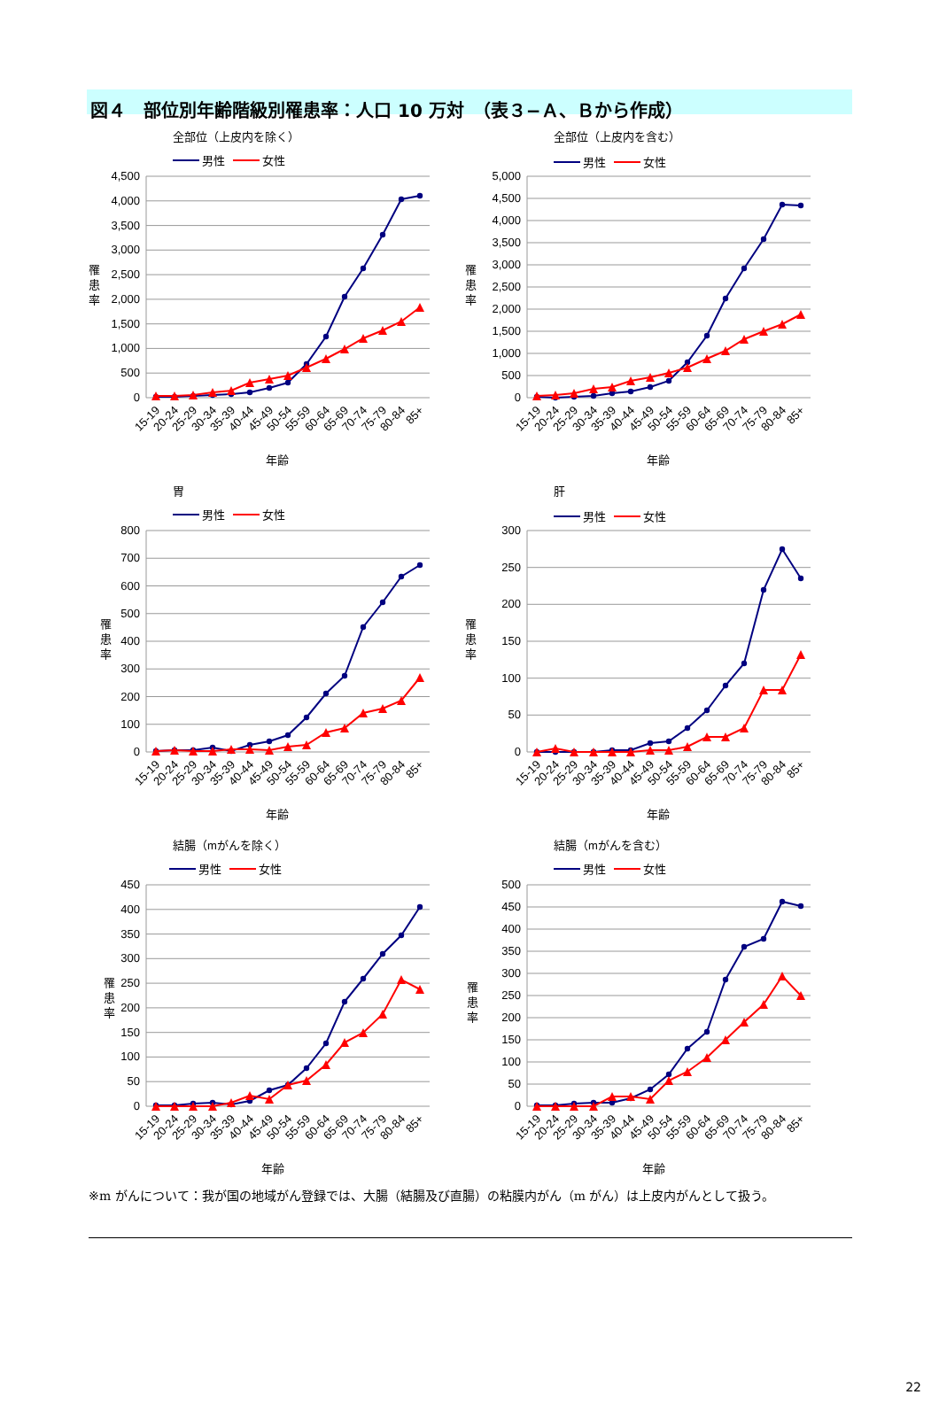図４　部位別年齢階級別罹患率：人口 10 万対　（表３−Ａ、Ｂから作成）
全部位（上皮内を除く）
男性
女性
4,500
4,000
3,500
3,000
2,500
2,000
1,500
1,000
500
0
罹
患
率
15-19
20-24
25-29
30-34
35-39
40-44
45-49
50-54
55-59
60-64
65-69
70-74
75-79
80-84
85+
年齢
全部位（上皮内を含む）
男性
女性
5,000
4,500
4,000
3,500
3,000
2,500
2,000
1,500
1,000
500
0
罹
患
率
15-19
20-24
25-29
30-34
35-39
40-44
45-49
50-54
55-59
60-64
65-69
70-74
75-79
80-84
85+
年齢
胃
男性
女性
800
700
600
500
400
300
200
100
0
罹
患
率
15-19
20-24
25-29
30-34
35-39
40-44
45-49
50-54
55-59
60-64
65-69
70-74
75-79
80-84
85+
年齢
肝
男性
女性
300
250
200
150
100
50
0
罹
患
率
15-19
20-24
25-29
30-34
35-39
40-44
45-49
50-54
55-59
60-64
65-69
70-74
75-79
80-84
85+
年齢
結腸（mがんを除く）
男性
女性
450
400
350
300
250
200
150
100
50
0
罹
患
率
15-19
20-24
25-29
30-34
35-39
40-44
45-49
50-54
55-59
60-64
65-69
70-74
75-79
80-84
85+
年齢
結腸（mがんを含む）
男性
女性
500
450
400
350
300
250
200
150
100
50
0
罹
患
率
15-19
20-24
25-29
30-34
35-39
40-44
45-49
50-54
55-59
60-64
65-69
70-74
75-79
80-84
85+
年齢
※m がんについて：我が国の地域がん登録では、大腸（結腸及び直腸）の粘膜内がん（m がん）は上皮内がんとして扱う。
22